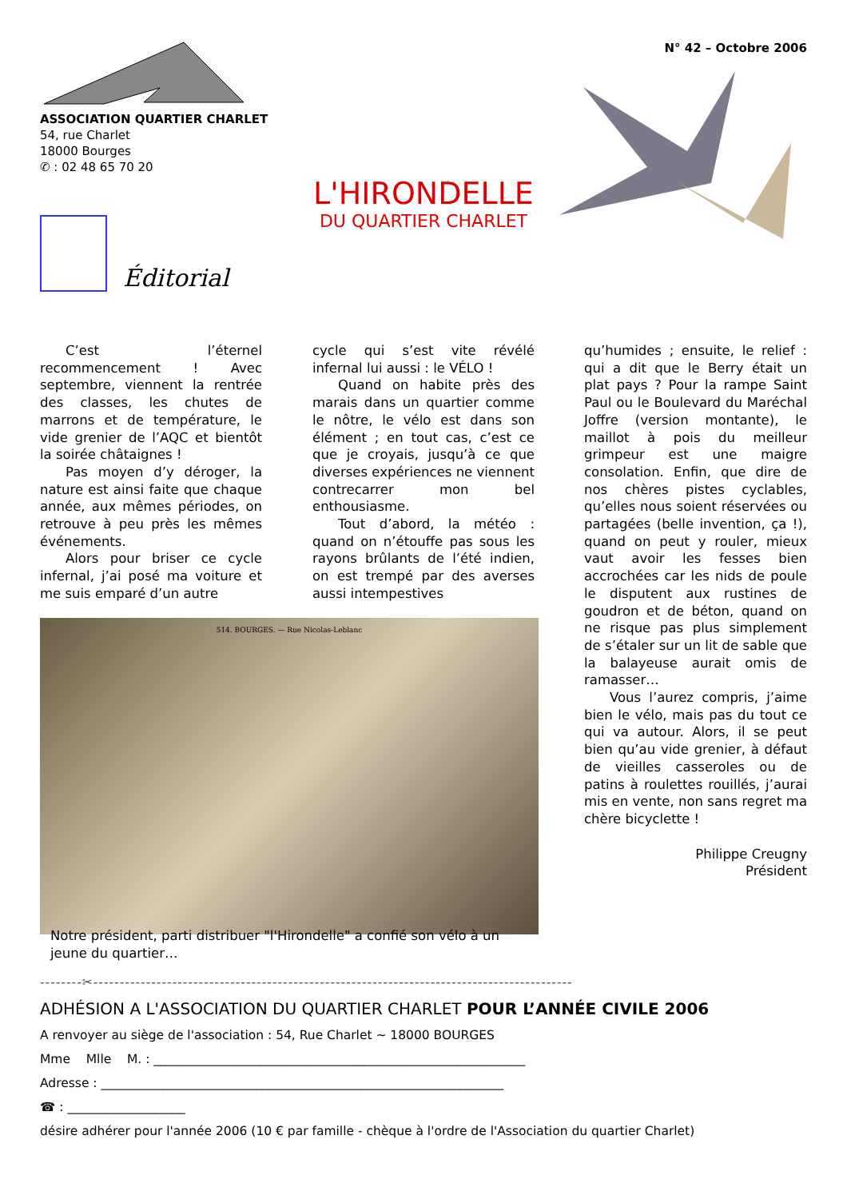ASSOCIATION QUARTIER CHARLET
54, rue Charlet
18000 Bourges
✆ : 02 48 65 70 20
Éditorial
L'HIRONDELLE
DU QUARTIER CHARLET
N° 42 – Octobre 2006
C’est l’éternel recommencement ! Avec septembre, viennent la rentrée des classes, les chutes de marrons et de température, le vide grenier de l’AQC et bientôt la soirée châtaignes !
Pas moyen d’y déroger, la nature est ainsi faite que chaque année, aux mêmes périodes, on retrouve à peu près les mêmes événements.
Alors pour briser ce cycle infernal, j’ai posé ma voiture et me suis emparé d’un autre
cycle qui s’est vite révélé infernal lui aussi : le VÉLO !
Quand on habite près des marais dans un quartier comme le nôtre, le vélo est dans son élément ; en tout cas, c’est ce que je croyais, jusqu’à ce que diverses expériences ne viennent contrecarrer mon bel enthousiasme.
Tout d’abord, la météo : quand on n’étouffe pas sous les rayons brûlants de l’été indien, on est trempé par des averses aussi intempestives
qu’humides ; ensuite, le relief : qui a dit que le Berry était un plat pays ? Pour la rampe Saint Paul ou le Boulevard du Maréchal Joffre (version montante), le maillot à pois du meilleur grimpeur est une maigre consolation. Enfin, que dire de nos chères pistes cyclables, qu’elles nous soient réservées ou partagées (belle invention, ça !), quand on peut y rouler, mieux vaut avoir les fesses bien accrochées car les nids de poule le disputent aux rustines de goudron et de béton, quand on ne risque pas plus simplement de s’étaler sur un lit de sable que la balayeuse aurait omis de ramasser…
Vous l’aurez compris, j’aime bien le vélo, mais pas du tout ce qui va autour. Alors, il se peut bien qu’au vide grenier, à défaut de vieilles casseroles ou de patins à roulettes rouillés, j’aurai mis en vente, non sans regret ma chère bicyclette !
Philippe Creugny
Président
514. BOURGES. — Rue Nicolas-Leblanc
Notre président, parti distribuer "l'Hirondelle" a confié son vélo à un jeune du quartier…
--------✂-------------------------------------------------------------------------------------------
ADHÉSION A L'ASSOCIATION DU QUARTIER CHARLET POUR L’ANNÉE CIVILE 2006
A renvoyer au siège de l'association : 54, Rue Charlet ~ 18000 BOURGES
Mme Mlle M. : ____________________________________________________________
Adresse : _________________________________________________________________
☎ : ___________________
désire adhérer pour l'année 2006 (10 € par famille - chèque à l'ordre de l'Association du quartier Charlet)